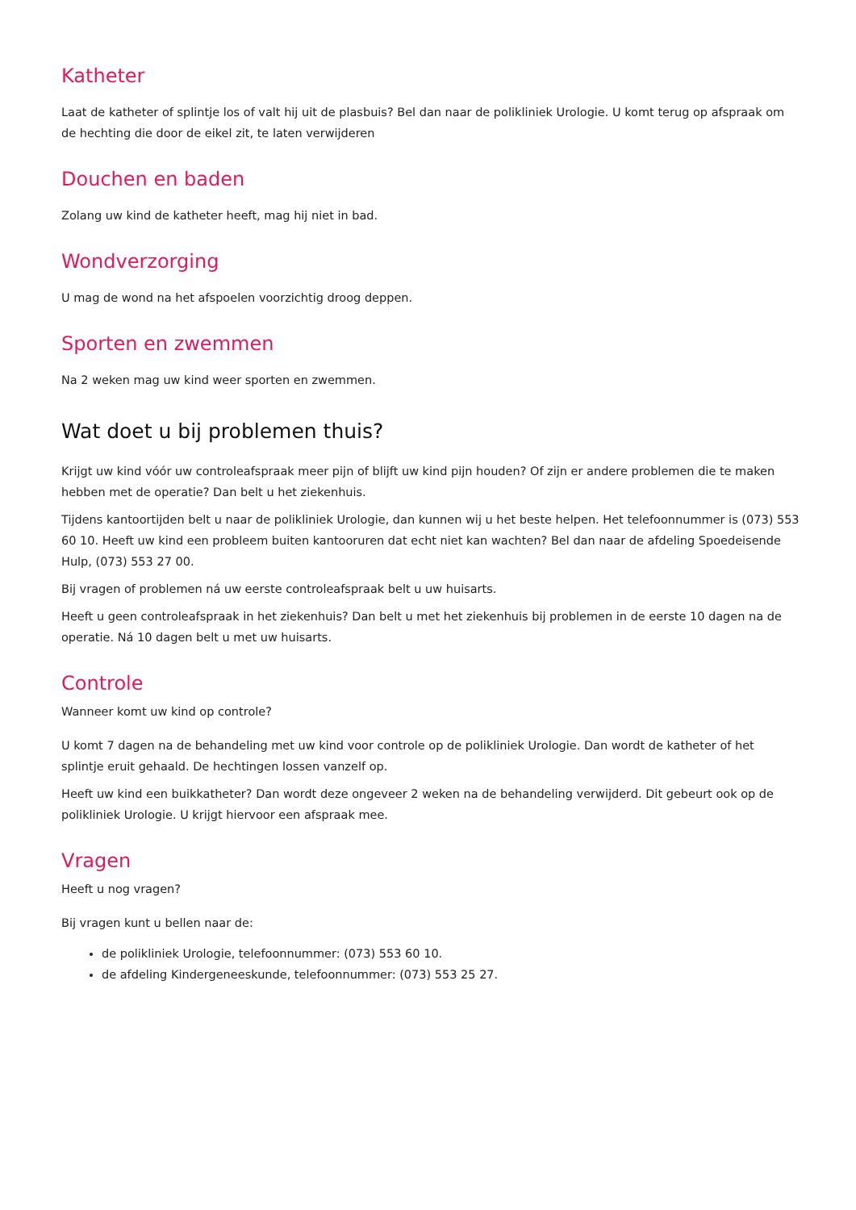Katheter
Laat de katheter of splintje los of valt hij uit de plasbuis? Bel dan naar de polikliniek Urologie. U komt terug op afspraak om de hechting die door de eikel zit, te laten verwijderen
Douchen en baden
Zolang uw kind de katheter heeft, mag hij niet in bad.
Wondverzorging
U mag de wond na het afspoelen voorzichtig droog deppen.
Sporten en zwemmen
Na 2 weken mag uw kind weer sporten en zwemmen.
Wat doet u bij problemen thuis?
Krijgt uw kind vóór uw controleafspraak meer pijn of blijft uw kind pijn houden? Of zijn er andere problemen die te maken hebben met de operatie? Dan belt u het ziekenhuis.
Tijdens kantoortijden belt u naar de polikliniek Urologie, dan kunnen wij u het beste helpen. Het telefoonnummer is (073) 553 60 10. Heeft uw kind een probleem buiten kantooruren dat echt niet kan wachten? Bel dan naar de afdeling Spoedeisende Hulp, (073) 553 27 00.
Bij vragen of problemen ná uw eerste controleafspraak belt u uw huisarts.
Heeft u geen controleafspraak in het ziekenhuis? Dan belt u met het ziekenhuis bij problemen in de eerste 10 dagen na de operatie. Ná 10 dagen belt u met uw huisarts.
Controle
Wanneer komt uw kind op controle?
U komt 7 dagen na de behandeling met uw kind voor controle op de polikliniek Urologie. Dan wordt de katheter of het splintje eruit gehaald. De hechtingen lossen vanzelf op.
Heeft uw kind een buikkatheter? Dan wordt deze ongeveer 2 weken na de behandeling verwijderd. Dit gebeurt ook op de polikliniek Urologie. U krijgt hiervoor een afspraak mee.
Vragen
Heeft u nog vragen?
Bij vragen kunt u bellen naar de:
de polikliniek Urologie, telefoonnummer: (073) 553 60 10.
de afdeling Kindergeneeskunde, telefoonnummer: (073) 553 25 27.